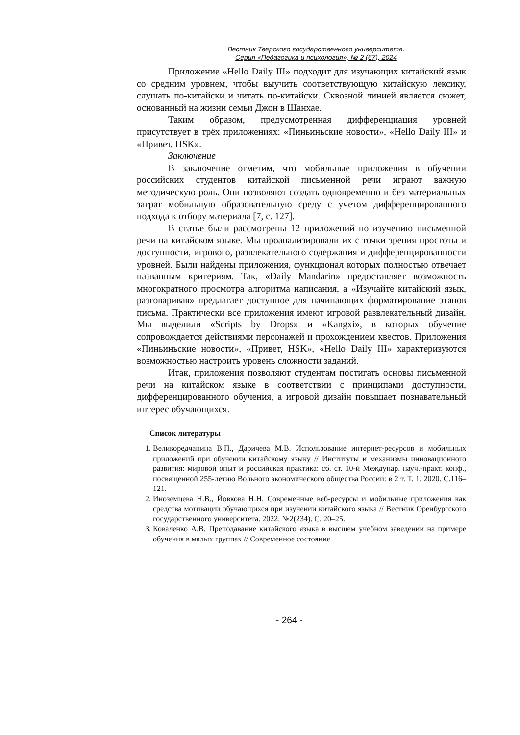Вестник Тверского государственного университета.
Серия «Педагогика и психология», № 2 (67), 2024
Приложение «Hello Daily III» подходит для изучающих китайский язык со средним уровнем, чтобы выучить соответствующую китайскую лексику, слушать по-китайски и читать по-китайски. Сквозной линией является сюжет, основанный на жизни семьи Джон в Шанхае.
Таким образом, предусмотренная дифференциация уровней присутствует в трёх приложениях: «Пиньиньские новости», «Hello Daily III» и «Привет, HSK».
Заключение
В заключение отметим, что мобильные приложения в обучении российских студентов китайской письменной речи играют важную методическую роль. Они позволяют создать одновременно и без материальных затрат мобильную образовательную среду с учетом дифференцированного подхода к отбору материала [7, с. 127].
В статье были рассмотрены 12 приложений по изучению письменной речи на китайском языке. Мы проанализировали их с точки зрения простоты и доступности, игрового, развлекательного содержания и дифференцированности уровней. Были найдены приложения, функционал которых полностью отвечает названным критериям. Так, «Daily Mandarin» предоставляет возможность многократного просмотра алгоритма написания, а «Изучайте китайский язык, разговаривая» предлагает доступное для начинающих форматирование этапов письма. Практически все приложения имеют игровой развлекательный дизайн. Мы выделили «Scripts by Drops» и «Kangxi», в которых обучение сопровождается действиями персонажей и прохождением квестов. Приложения «Пиньиньские новости», «Привет, HSK», «Hello Daily III» характеризуются возможностью настроить уровень сложности заданий.
Итак, приложения позволяют студентам постигать основы письменной речи на китайском языке в соответствии с принципами доступности, дифференцированного обучения, а игровой дизайн повышает познавательный интерес обучающихся.
Список литературы
1. Великоредчанина В.П., Даричева М.В. Использование интернет-ресурсов и мобильных приложений при обучении китайскому языку // Институты и механизмы инновационного развития: мировой опыт и российская практика: сб. ст. 10-й Междунар. науч.-практ. конф., посвященной 255-летию Вольного экономического общества России: в 2 т. Т. 1. 2020. С.116–121.
2. Иноземцева Н.В., Йовкова Н.Н. Современные веб-ресурсы и мобильные приложения как средства мотивации обучающихся при изучении китайского языка // Вестник Оренбургского государственного университета. 2022. №2(234). С. 20–25.
3. Коваленко А.В. Преподавание китайского языка в высшем учебном заведении на примере обучения в малых группах // Современное состояние
- 264 -